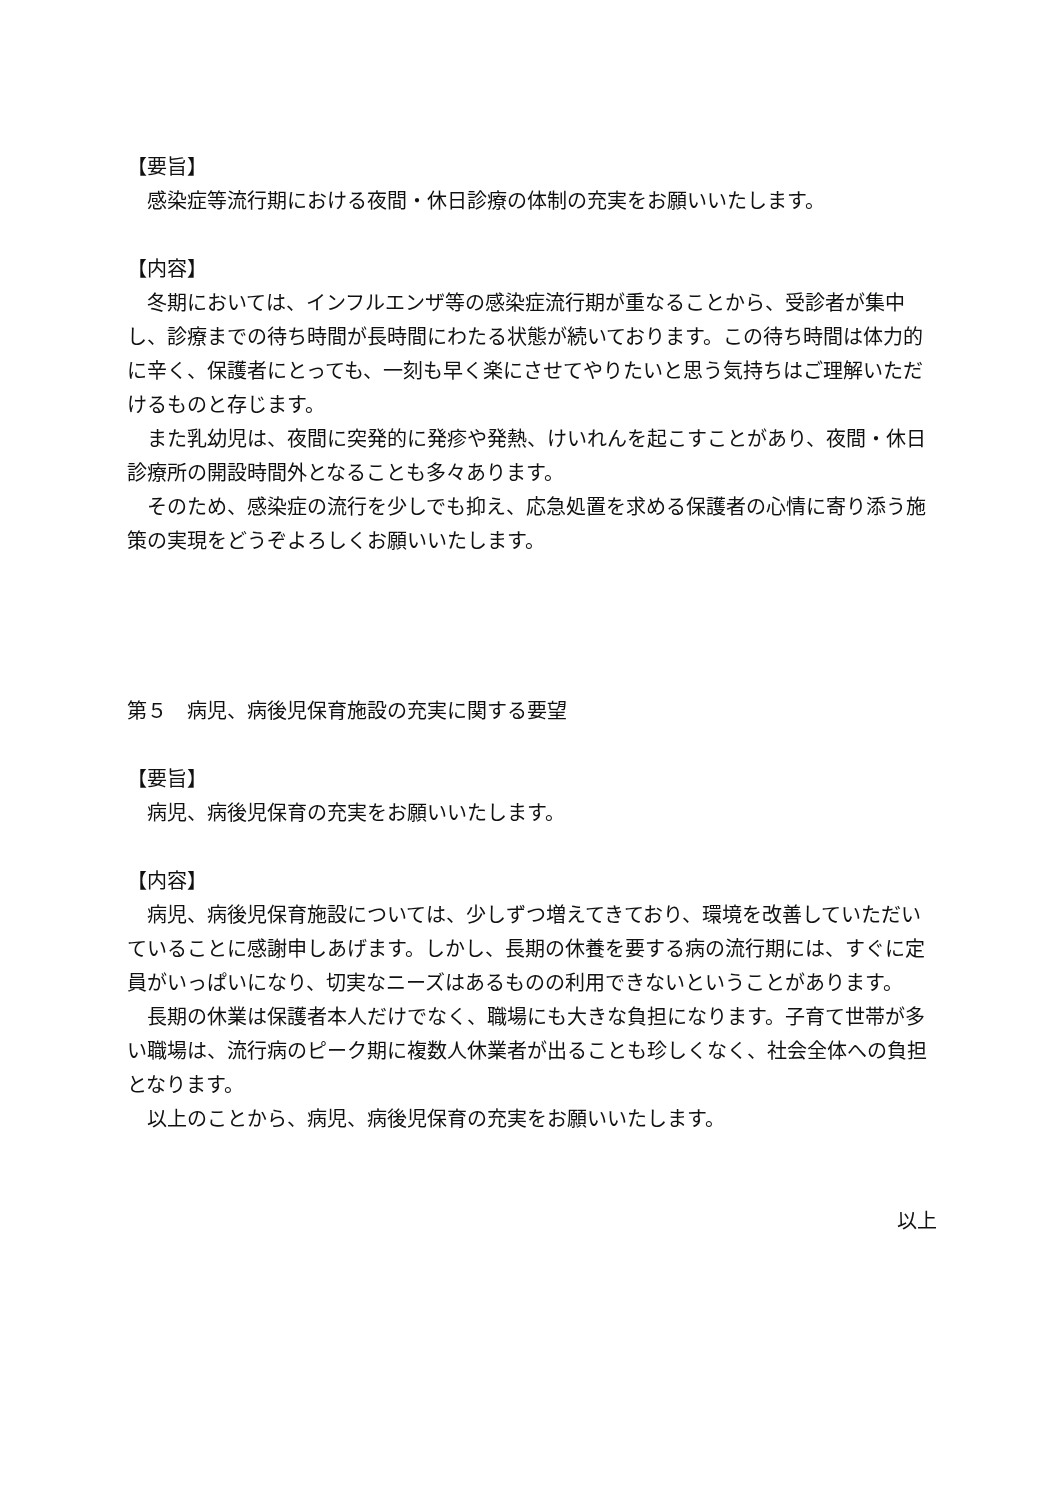【要旨】
　感染症等流行期における夜間・休日診療の体制の充実をお願いいたします。
【内容】
　冬期においては、インフルエンザ等の感染症流行期が重なることから、受診者が集中し、診療までの待ち時間が長時間にわたる状態が続いております。この待ち時間は体力的に辛く、保護者にとっても、一刻も早く楽にさせてやりたいと思う気持ちはご理解いただけるものと存じます。
　また乳幼児は、夜間に突発的に発疹や発熱、けいれんを起こすことがあり、夜間・休日診療所の開設時間外となることも多々あります。
　そのため、感染症の流行を少しでも抑え、応急処置を求める保護者の心情に寄り添う施策の実現をどうぞよろしくお願いいたします。
第５　病児、病後児保育施設の充実に関する要望
【要旨】
　病児、病後児保育の充実をお願いいたします。
【内容】
　病児、病後児保育施設については、少しずつ増えてきており、環境を改善していただいていることに感謝申しあげます。しかし、長期の休養を要する病の流行期には、すぐに定員がいっぱいになり、切実なニーズはあるものの利用できないということがあります。
　長期の休業は保護者本人だけでなく、職場にも大きな負担になります。子育て世帯が多い職場は、流行病のピーク期に複数人休業者が出ることも珍しくなく、社会全体への負担となります。
　以上のことから、病児、病後児保育の充実をお願いいたします。
以上